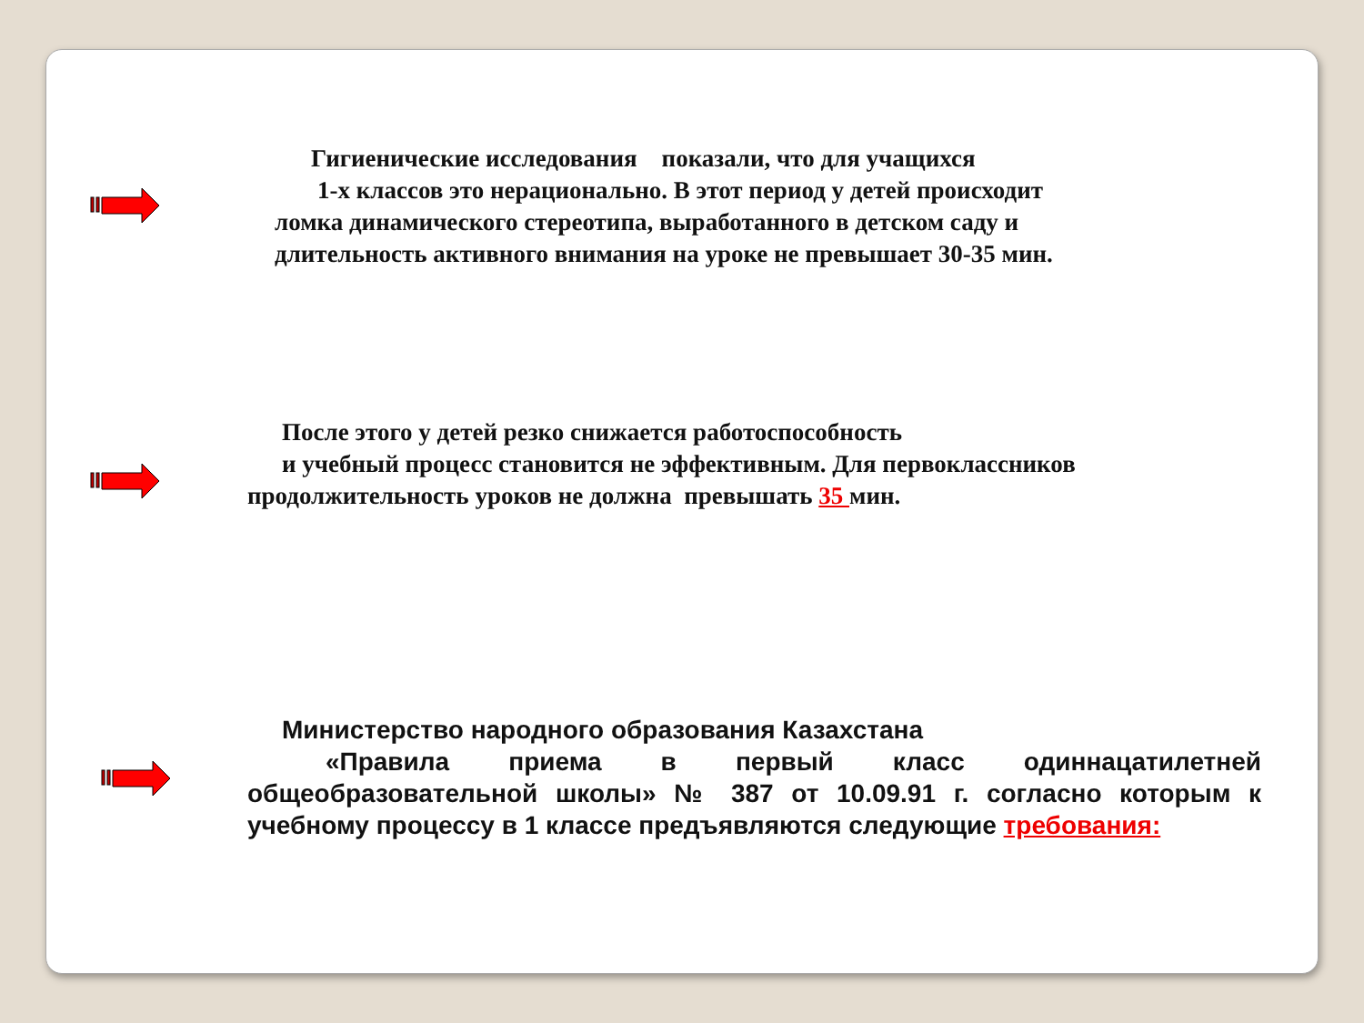Гигиенические исследования показали, что для учащихся
1-х классов это нерационально. В этот период у детей происходит
ломка динамического стереотипа, выработанного в детском саду и
длительность активного внимания на уроке не превышает 30-35 мин.
После этого у детей резко снижается работоспособность
и учебный процесс становится не эффективным. Для первоклассников
продолжительность уроков не должна превышать 35 мин.
Министерство народного образования Казахстана
«Правила приема в первый класс одиннацатилетней
общеобразовательной школы» № 387 от 10.09.91 г. согласно которым к
учебному процессу в 1 классе предъявляются следующие требования: